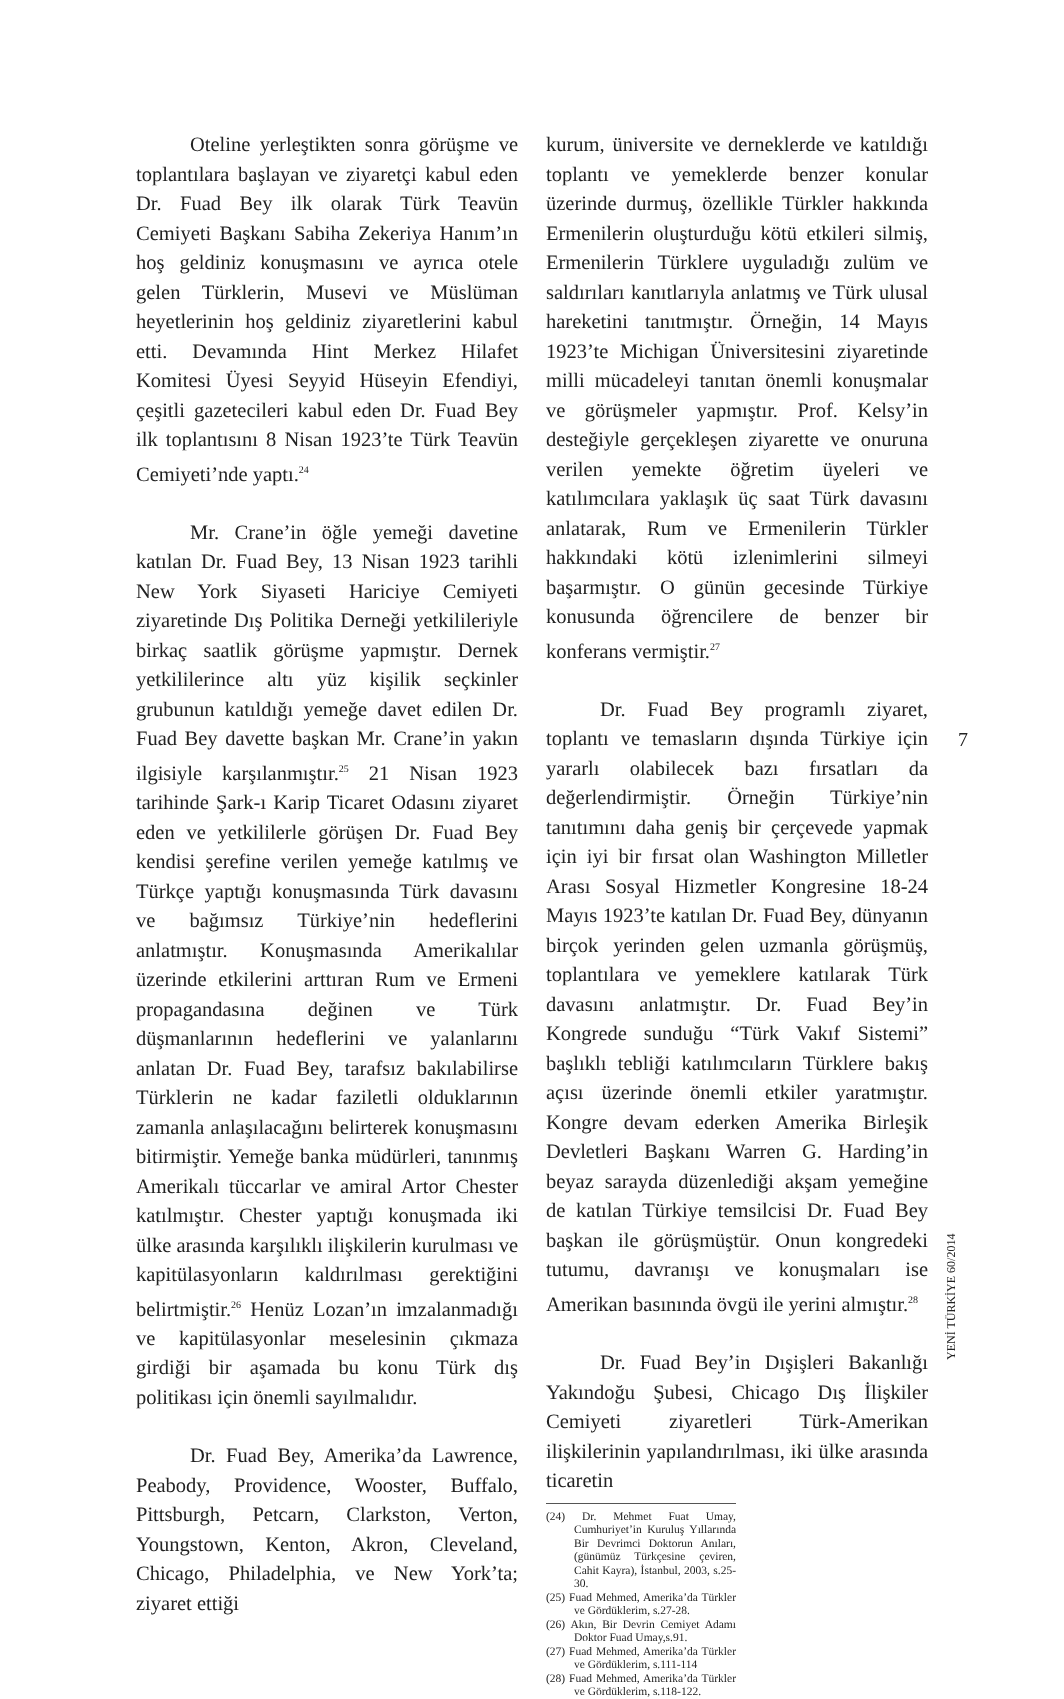Oteline yerleştikten sonra görüşme ve toplantılara başlayan ve ziyaretçi kabul eden Dr. Fuad Bey ilk olarak Türk Teavün Cemiyeti Başkanı Sabiha Zekeriya Hanım’ın hoş geldiniz konuşmasını ve ayrıca otele gelen Türklerin, Musevi ve Müslüman heyetlerinin hoş geldiniz ziyaretlerini kabul etti. Devamında Hint Merkez Hilafet Komitesi Üyesi Seyyid Hüseyin Efendiyi, çeşitli gazetecileri kabul eden Dr. Fuad Bey ilk toplantısını 8 Nisan 1923’te Türk Teavün Cemiyeti’nde yaptı.<sup>24</sup>
Mr. Crane’in öğle yemeği davetine katılan Dr. Fuad Bey, 13 Nisan 1923 tarihli New York Siyaseti Hariciye Cemiyeti ziyaretinde Dış Politika Derneği yetkilileriyle birkaç saatlik görüşme yapmıştır. Dernek yetkililerince altı yüz kişilik seçkinler grubunun katıldığı yemeğe davet edilen Dr. Fuad Bey davette başkan Mr. Crane’in yakın ilgisiyle karşılanmıştır.<sup>25</sup> 21 Nisan 1923 tarihinde Şark-ı Karip Ticaret Odasını ziyaret eden ve yetkililerle görüşen Dr. Fuad Bey kendisi şerefine verilen yemeğe katılmış ve Türkçe yaptığı konuşmasında Türk davasını ve bağımsız Türkiye’nin hedeflerini anlatmıştır. Konuşmasında Amerikalılar üzerinde etkilerini arttıran Rum ve Ermeni propagandasına değinen ve Türk düşmanlarının hedeflerini ve yalanlarını anlatan Dr. Fuad Bey, tarafsız bakılabilirse Türklerin ne kadar faziletli olduklarının zamanla anlaşılacağını belirterek konuşmasını bitirmiştir. Yemeğe banka müdürleri, tanınmış Amerikalı tüccarlar ve amiral Artor Chester katılmıştır. Chester yaptığı konuşmada iki ülke arasında karşılıklı ilişkilerin kurulması ve kapitülasyonların kaldırılması gerektiğini belirtmiştir.<sup>26</sup> Henüz Lozan’ın imzalanmadığı ve kapitülasyonlar meselesinin çıkmaza girdiği bir aşamada bu konu Türk dış politikası için önemli sayılmalıdır.
Dr. Fuad Bey, Amerika’da Lawrence, Peabody, Providence, Wooster, Buffalo, Pittsburgh, Petcarn, Clarkston, Verton, Youngstown, Kenton, Akron, Cleveland, Chicago, Philadelphia, ve New York’ta; ziyaret ettiği
kurum, üniversite ve derneklerde ve katıldığı toplantı ve yemeklerde benzer konular üzerinde durmuş, özellikle Türkler hakkında Ermenilerin oluşturduğu kötü etkileri silmiş, Ermenilerin Türklere uyguladığı zulüm ve saldırıları kanıtlarıyla anlatmış ve Türk ulusal hareketini tanıtmıştır. Örneğin, 14 Mayıs 1923’te Michigan Üniversitesini ziyaretinde milli mücadeleyi tanıtan önemli konuşmalar ve görüşmeler yapmıştır. Prof. Kelsy’in desteğiyle gerçekleşen ziyarette ve onuruna verilen yemekte öğretim üyeleri ve katılımcılara yaklaşık üç saat Türk davasını anlatarak, Rum ve Ermenilerin Türkler hakkındaki kötü izlenimlerini silmeyi başarmıştır. O günün gecesinde Türkiye konusunda öğrencilere de benzer bir konferans vermiştir.<sup>27</sup>
Dr. Fuad Bey programlı ziyaret, toplantı ve temasların dışında Türkiye için yararlı olabilecek bazı fırsatları da değerlendirmiştir. Örneğin Türkiye’nin tanıtımını daha geniş bir çerçevede yapmak için iyi bir fırsat olan Washington Milletler Arası Sosyal Hizmetler Kongresine 18-24 Mayıs 1923’te katılan Dr. Fuad Bey, dünyanın birçok yerinden gelen uzmanla görüşmüş, toplantılara ve yemeklere katılarak Türk davasını anlatmıştır. Dr. Fuad Bey’in Kongrede sunduğu “Türk Vakıf Sistemi” başlıklı tebliği katılımcıların Türklere bakış açısı üzerinde önemli etkiler yaratmıştır. Kongre devam ederken Amerika Birleşik Devletleri Başkanı Warren G. Harding’in beyaz sarayda düzenlediği akşam yemeğine de katılan Türkiye temsilcisi Dr. Fuad Bey başkan ile görüşmüştür. Onun kongredeki tutumu, davranışı ve konuşmaları ise Amerikan basınında övgü ile yerini almıştır.<sup>28</sup>
Dr. Fuad Bey’in Dışişleri Bakanlığı Yakındoğu Şubesi, Chicago Dış İlişkiler Cemiyeti ziyaretleri Türk-Amerikan ilişkilerinin yapılandırılması, iki ülke arasında ticaretin
(24) Dr. Mehmet Fuat Umay, Cumhuriyet’in Kuruluş Yıllarında Bir Devrimci Doktorun Anıları, (günümüz Türkçesine çeviren, Cahit Kayra), İstanbul, 2003, s.25-30.
(25) Fuad Mehmed, Amerika’da Türkler ve Gördüklerim, s.27-28.
(26) Akın, Bir Devrin Cemiyet Adamı Doktor Fuad Umay,s.91.
(27) Fuad Mehmed, Amerika’da Türkler ve Gördüklerim, s.111-114
(28) Fuad Mehmed, Amerika’da Türkler ve Gördüklerim, s.118-122.
7
YENİ TÜRKİYE 60/2014